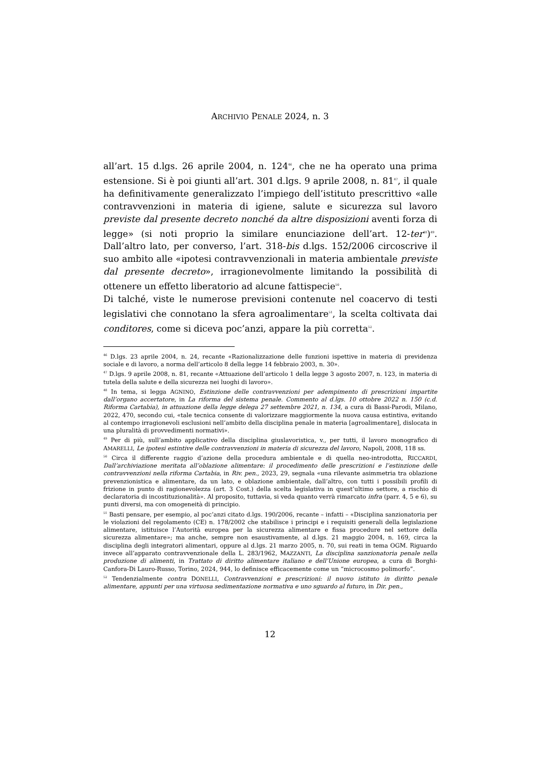ARCHIVIO PENALE 2024, n. 3
all’art. 15 d.lgs. 26 aprile 2004, n. 124<sup>46</sup>, che ne ha operato una prima estensione. Si è poi giunti all’art. 301 d.lgs. 9 aprile 2008, n. 81<sup>47</sup>, il quale ha definitivamente generalizzato l’impiego dell’istituto prescrittivo «alle contravvenzioni in materia di igiene, salute e sicurezza sul lavoro previste dal presente decreto nonché da altre disposizioni aventi forza di legge» (si noti proprio la similare enunciazione dell’art. 12-ter<sup>48</sup>)<sup>49</sup>. Dall’altro lato, per converso, l’art. 318-bis d.lgs. 152/2006 circoscrive il suo ambito alle «ipotesi contravvenzionali in materia ambientale previste dal presente decreto», irragionevolmente limitando la possibilità di ottenere un effetto liberatorio ad alcune fattispecie<sup>50</sup>.
Di talché, viste le numerose previsioni contenute nel coacervo di testi legislativi che connotano la sfera agroalimentare<sup>51</sup>, la scelta coltivata dai conditores, come si diceva poc’anzi, appare la più corretta<sup>52</sup>.
<sup>46</sup> D.lgs. 23 aprile 2004, n. 24, recante «Razionalizzazione delle funzioni ispettive in materia di previdenza sociale e di lavoro, a norma dell’articolo 8 della legge 14 febbraio 2003, n. 30».
<sup>47</sup> D.lgs. 9 aprile 2008, n. 81, recante «Attuazione dell’articolo 1 della legge 3 agosto 2007, n. 123, in materia di tutela della salute e della sicurezza nei luoghi di lavoro».
<sup>48</sup> In tema, si legga AGNINO, Estinzione delle contravvenzioni per adempimento di prescrizioni impartite dall’organo accertatore, in La riforma del sistema penale. Commento al d.lgs. 10 ottobre 2022 n. 150 (c.d. Riforma Cartabia), in attuazione della legge delega 27 settembre 2021, n. 134, a cura di Bassi-Parodi, Milano, 2022, 470, secondo cui, «tale tecnica consente di valorizzare maggiormente la nuova causa estintiva, evitando al contempo irragionevoli esclusioni nell’ambito della disciplina penale in materia [agroalimentare], dislocata in una pluralità di provvedimenti normativi».
<sup>49</sup> Per di più, sull’ambito applicativo della disciplina giuslavoristica, v., per tutti, il lavoro monografico di AMARELLI, Le ipotesi estintive delle contravvenzioni in materia di sicurezza del lavoro, Napoli, 2008, 118 ss.
<sup>50</sup> Circa il differente raggio d’azione della procedura ambientale e di quella neo-introdotta, RICCARDI, Dall’archiviazione meritata all’oblazione alimentare: il procedimento delle prescrizioni e l’estinzione delle contravvenzioni nella riforma Cartabia, in Riv. pen., 2023, 29, segnala «una rilevante asimmetria tra oblazione prevenzionistica e alimentare, da un lato, e oblazione ambientale, dall’altro, con tutti i possibili profili di frizione in punto di ragionevolezza (art. 3 Cost.) della scelta legislativa in quest’ultimo settore, a rischio di declaratoria di incostituzionalità». Al proposito, tuttavia, si veda quanto verrà rimarcato infra (parr. 4, 5 e 6), su punti diversi, ma con omogeneità di principio.
<sup>51</sup> Basti pensare, per esempio, al poc’anzi citato d.lgs. 190/2006, recante – infatti – «Disciplina sanzionatoria per le violazioni del regolamento (CE) n. 178/2002 che stabilisce i principi e i requisiti generali della legislazione alimentare, istituisce l’Autorità europea per la sicurezza alimentare e fissa procedure nel settore della sicurezza alimentare»; ma anche, sempre non esaustivamente, al d.lgs. 21 maggio 2004, n. 169, circa la disciplina degli integratori alimentari, oppure al d.lgs. 21 marzo 2005, n. 70, sui reati in tema OGM. Riguardo invece all’apparato contravvenzionale della L. 283/1962, MAZZANTI, La disciplina sanzionatoria penale nella produzione di alimenti, in Trattato di diritto alimentare italiano e dell’Unione europea, a cura di Borghi-Canfora-Di Lauro-Russo, Torino, 2024, 944, lo definisce efficacemente come un “microcosmo polimorfo”.
<sup>52</sup> Tendenzialmente contra DONELLI, Contravvenzioni e prescrizioni: il nuovo istituto in diritto penale alimentare, appunti per una virtuosa sedimentazione normativa e uno sguardo al futuro, in Dir. pen.,
12